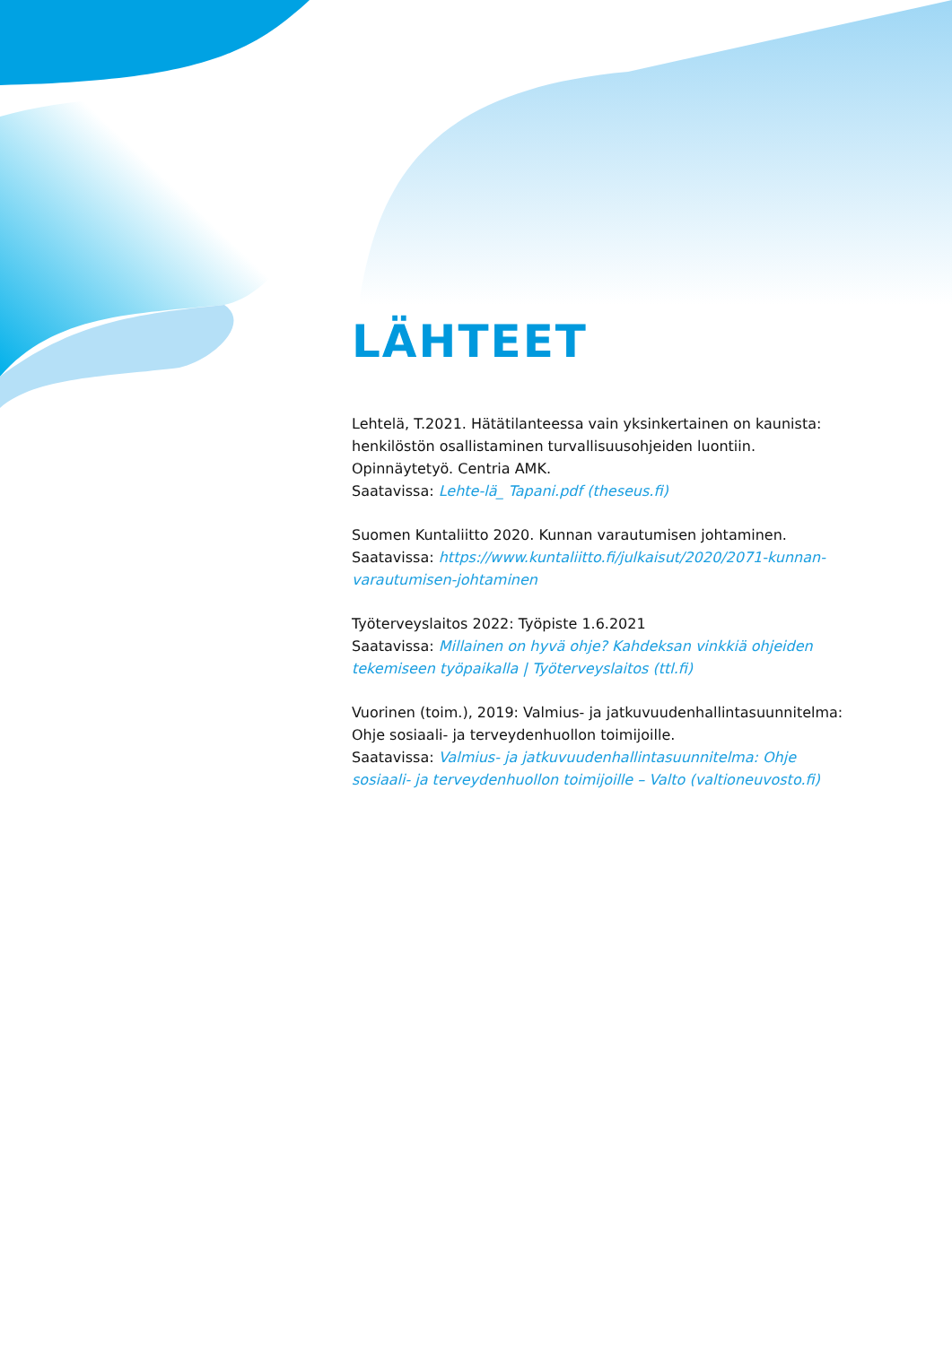LÄHTEET
Lehtelä, T.2021. Hätätilanteessa vain yksinkertainen on kaunista: henkilöstön osallistaminen turvallisuusohjeiden luontiin. Opinnäytetyö. Centria AMK.
Saatavissa: Lehte-lä_ Tapani.pdf (theseus.fi)
Suomen Kuntaliitto 2020. Kunnan varautumisen johtaminen.
Saatavissa: https://www.kuntaliitto.fi/julkaisut/2020/2071-kunnan-varautumisen-johtaminen
Työterveyslaitos 2022: Työpiste 1.6.2021
Saatavissa: Millainen on hyvä ohje? Kahdeksan vinkkiä ohjeiden tekemiseen työpaikalla | Työterveyslaitos (ttl.fi)
Vuorinen (toim.), 2019: Valmius- ja jatkuvuudenhallintasuunnitelma: Ohje sosiaali- ja terveydenhuollon toimijoille.
Saatavissa: Valmius- ja jatkuvuudenhallintasuunnitelma: Ohje sosiaali- ja terveydenhuollon toimijoille – Valto (valtioneuvosto.fi)